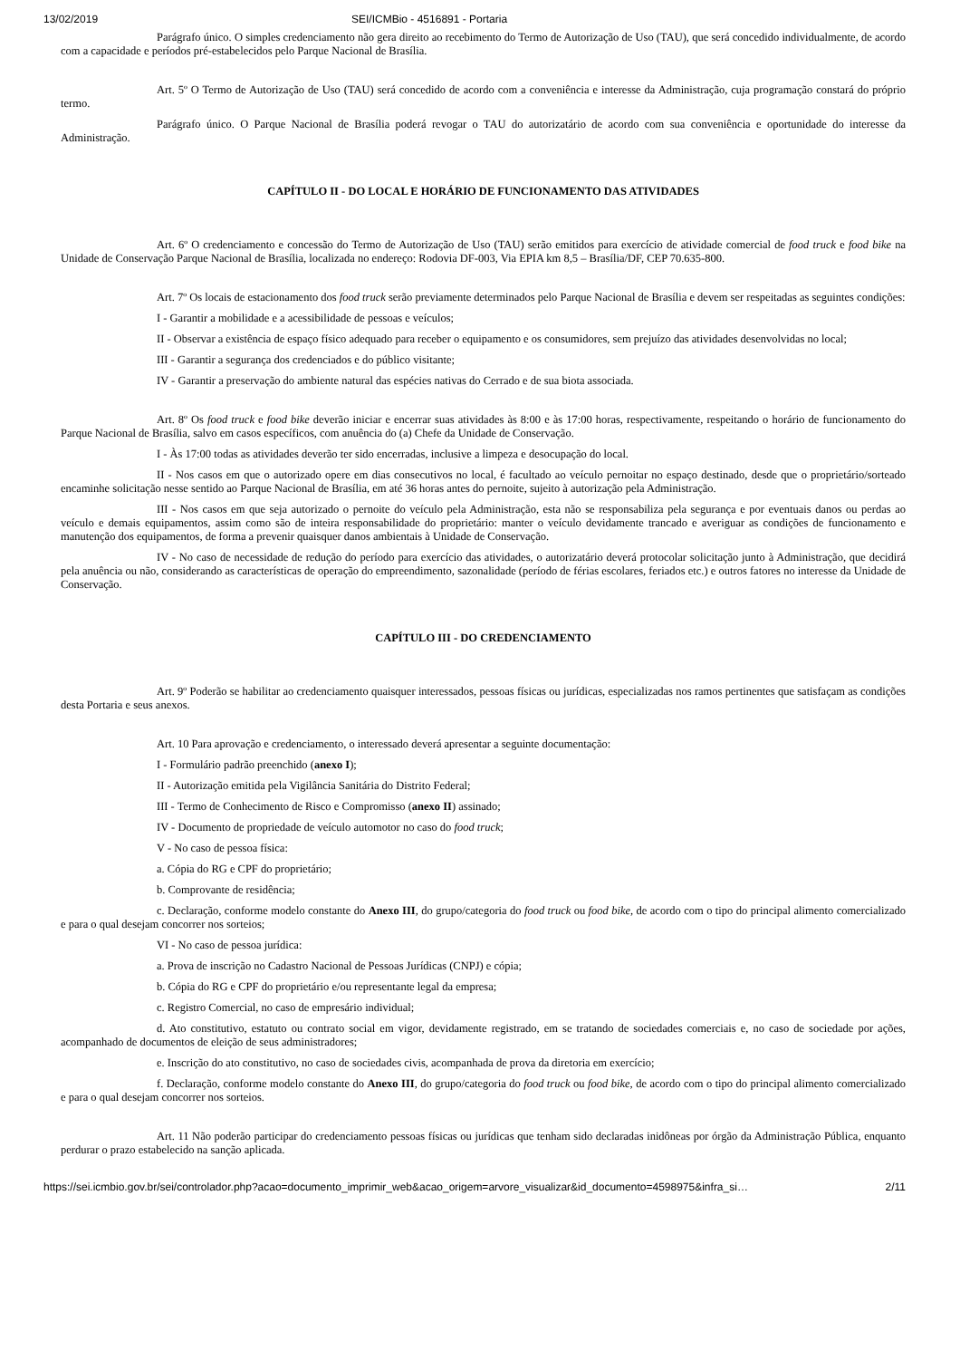13/02/2019 SEI/ICMBio - 4516891 - Portaria
Parágrafo único. O simples credenciamento não gera direito ao recebimento do Termo de Autorização de Uso (TAU), que será concedido individualmente, de acordo com a capacidade e períodos pré-estabelecidos pelo Parque Nacional de Brasília.
Art. 5º O Termo de Autorização de Uso (TAU) será concedido de acordo com a conveniência e interesse da Administração, cuja programação constará do próprio termo.
Parágrafo único. O Parque Nacional de Brasília poderá revogar o TAU do autorizatário de acordo com sua conveniência e oportunidade do interesse da Administração.
CAPÍTULO II - DO LOCAL E HORÁRIO DE FUNCIONAMENTO DAS ATIVIDADES
Art. 6º O credenciamento e concessão do Termo de Autorização de Uso (TAU) serão emitidos para exercício de atividade comercial de food truck e food bike na Unidade de Conservação Parque Nacional de Brasília, localizada no endereço: Rodovia DF-003, Via EPIA km 8,5 – Brasília/DF, CEP 70.635-800.
Art. 7º Os locais de estacionamento dos food truck serão previamente determinados pelo Parque Nacional de Brasília e devem ser respeitadas as seguintes condições:
I - Garantir a mobilidade e a acessibilidade de pessoas e veículos;
II - Observar a existência de espaço físico adequado para receber o equipamento e os consumidores, sem prejuízo das atividades desenvolvidas no local;
III - Garantir a segurança dos credenciados e do público visitante;
IV - Garantir a preservação do ambiente natural das espécies nativas do Cerrado e de sua biota associada.
Art. 8º Os food truck e food bike deverão iniciar e encerrar suas atividades às 8:00 e às 17:00 horas, respectivamente, respeitando o horário de funcionamento do Parque Nacional de Brasília, salvo em casos específicos, com anuência do (a) Chefe da Unidade de Conservação.
I - Às 17:00 todas as atividades deverão ter sido encerradas, inclusive a limpeza e desocupação do local.
II - Nos casos em que o autorizado opere em dias consecutivos no local, é facultado ao veículo pernoitar no espaço destinado, desde que o proprietário/sorteado encaminhe solicitação nesse sentido ao Parque Nacional de Brasília, em até 36 horas antes do pernoite, sujeito à autorização pela Administração.
III - Nos casos em que seja autorizado o pernoite do veículo pela Administração, esta não se responsabiliza pela segurança e por eventuais danos ou perdas ao veículo e demais equipamentos, assim como são de inteira responsabilidade do proprietário: manter o veículo devidamente trancado e averiguar as condições de funcionamento e manutenção dos equipamentos, de forma a prevenir quaisquer danos ambientais à Unidade de Conservação.
IV - No caso de necessidade de redução do período para exercício das atividades, o autorizatário deverá protocolar solicitação junto à Administração, que decidirá pela anuência ou não, considerando as características de operação do empreendimento, sazonalidade (período de férias escolares, feriados etc.) e outros fatores no interesse da Unidade de Conservação.
CAPÍTULO III - DO CREDENCIAMENTO
Art. 9º Poderão se habilitar ao credenciamento quaisquer interessados, pessoas físicas ou jurídicas, especializadas nos ramos pertinentes que satisfaçam as condições desta Portaria e seus anexos.
Art. 10 Para aprovação e credenciamento, o interessado deverá apresentar a seguinte documentação:
I - Formulário padrão preenchido (anexo I);
II - Autorização emitida pela Vigilância Sanitária do Distrito Federal;
III - Termo de Conhecimento de Risco e Compromisso (anexo II) assinado;
IV - Documento de propriedade de veículo automotor no caso do food truck;
V - No caso de pessoa física:
a. Cópia do RG e CPF do proprietário;
b. Comprovante de residência;
c. Declaração, conforme modelo constante do Anexo III, do grupo/categoria do food truck ou food bike, de acordo com o tipo do principal alimento comercializado e para o qual desejam concorrer nos sorteios;
VI - No caso de pessoa jurídica:
a. Prova de inscrição no Cadastro Nacional de Pessoas Jurídicas (CNPJ) e cópia;
b. Cópia do RG e CPF do proprietário e/ou representante legal da empresa;
c. Registro Comercial, no caso de empresário individual;
d. Ato constitutivo, estatuto ou contrato social em vigor, devidamente registrado, em se tratando de sociedades comerciais e, no caso de sociedade por ações, acompanhado de documentos de eleição de seus administradores;
e. Inscrição do ato constitutivo, no caso de sociedades civis, acompanhada de prova da diretoria em exercício;
f. Declaração, conforme modelo constante do Anexo III, do grupo/categoria do food truck ou food bike, de acordo com o tipo do principal alimento comercializado e para o qual desejam concorrer nos sorteios.
Art. 11 Não poderão participar do credenciamento pessoas físicas ou jurídicas que tenham sido declaradas inidôneas por órgão da Administração Pública, enquanto perdurar o prazo estabelecido na sanção aplicada.
https://sei.icmbio.gov.br/sei/controlador.php?acao=documento_imprimir_web&acao_origem=arvore_visualizar&id_documento=4598975&infra_si… 2/11